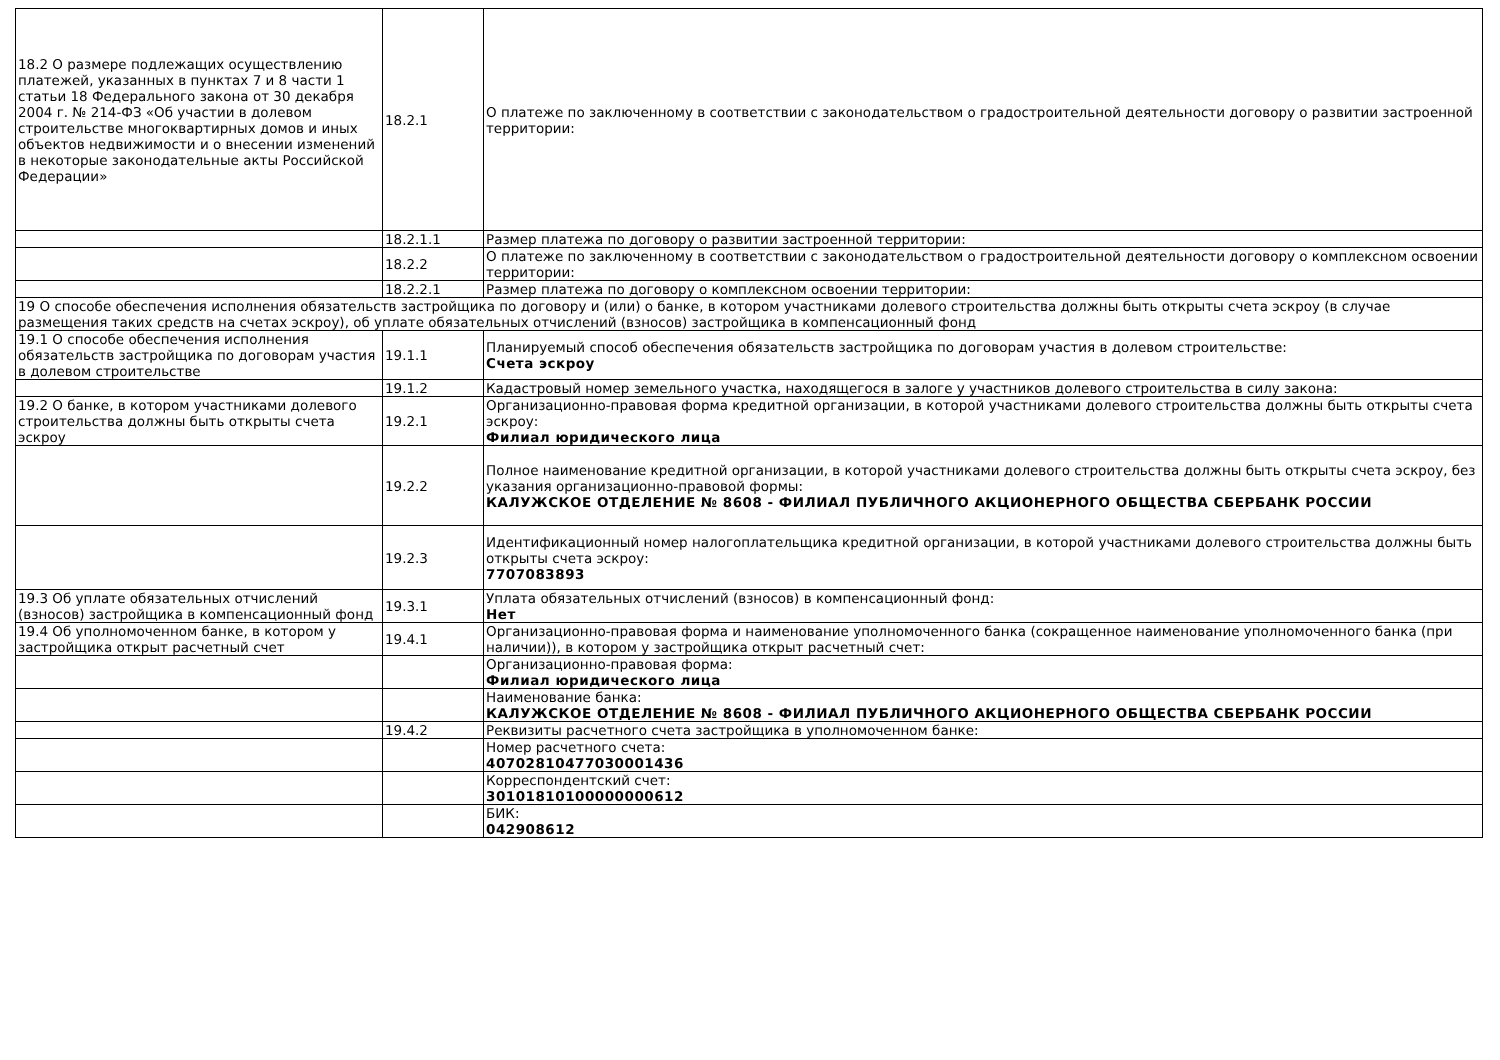| 18.2 О размере подлежащих осуществлению платежей, указанных в пунктах 7 и 8 части 1 статьи 18 Федерального закона от 30 декабря 2004 г. № 214-ФЗ «Об участии в долевом строительстве многоквартирных домов и иных объектов недвижимости и о внесении изменений в некоторые законодательные акты Российской Федерации» | 18.2.1 | О платеже по заключенному в соответствии с законодательством о градостроительной деятельности договору о развитии застроенной территории: |
| | 18.2.1.1 | Размер платежа по договору о развитии застроенной территории: |
| | 18.2.2 | О платеже по заключенному в соответствии с законодательством о градостроительной деятельности договору о комплексном освоении территории: |
| | 18.2.2.1 | Размер платежа по договору о комплексном освоении территории: |
| 19 О способе обеспечения исполнения обязательств застройщика по договору и (или) о банке, в котором участниками долевого строительства должны быть открыты счета эскроу (в случае размещения таких средств на счетах эскроу), об уплате обязательных отчислений (взносов) застройщика в компенсационный фонд | | |
| 19.1 О способе обеспечения исполнения обязательств застройщика по договорам участия в долевом строительстве | 19.1.1 | Планируемый способ обеспечения обязательств застройщика по договорам участия в долевом строительстве: Счета эскроу |
| | 19.1.2 | Кадастровый номер земельного участка, находящегося в залоге у участников долевого строительства в силу закона: |
| 19.2 О банке, в котором участниками долевого строительства должны быть открыты счета эскроу | 19.2.1 | Организационно-правовая форма кредитной организации, в которой участниками долевого строительства должны быть открыты счета эскроу: Филиал юридического лица |
| | 19.2.2 | Полное наименование кредитной организации, в которой участниками долевого строительства должны быть открыты счета эскроу, без указания организационно-правовой формы: КАЛУЖСКОЕ ОТДЕЛЕНИЕ № 8608 - ФИЛИАЛ ПУБЛИЧНОГО АКЦИОНЕРНОГО ОБЩЕСТВА СБЕРБАНК РОССИИ |
| | 19.2.3 | Идентификационный номер налогоплательщика кредитной организации, в которой участниками долевого строительства должны быть открыты счета эскроу: 7707083893 |
| 19.3 Об уплате обязательных отчислений (взносов) застройщика в компенсационный фонд | 19.3.1 | Уплата обязательных отчислений (взносов) в компенсационный фонд: Нет |
| 19.4 Об уполномоченном банке, в котором у застройщика открыт расчетный счет | 19.4.1 | Организационно-правовая форма и наименование уполномоченного банка (сокращенное наименование уполномоченного банка (при наличии)), в котором у застройщика открыт расчетный счет: |
| | | Организационно-правовая форма: Филиал юридического лица |
| | | Наименование банка: КАЛУЖСКОЕ ОТДЕЛЕНИЕ № 8608 - ФИЛИАЛ ПУБЛИЧНОГО АКЦИОНЕРНОГО ОБЩЕСТВА СБЕРБАНК РОССИИ |
| | 19.4.2 | Реквизиты расчетного счета застройщика в уполномоченном банке: |
| | | Номер расчетного счета: 40702810477030001436 |
| | | Корреспондентский счет: 30101810100000000612 |
| | | БИК: 042908612 |